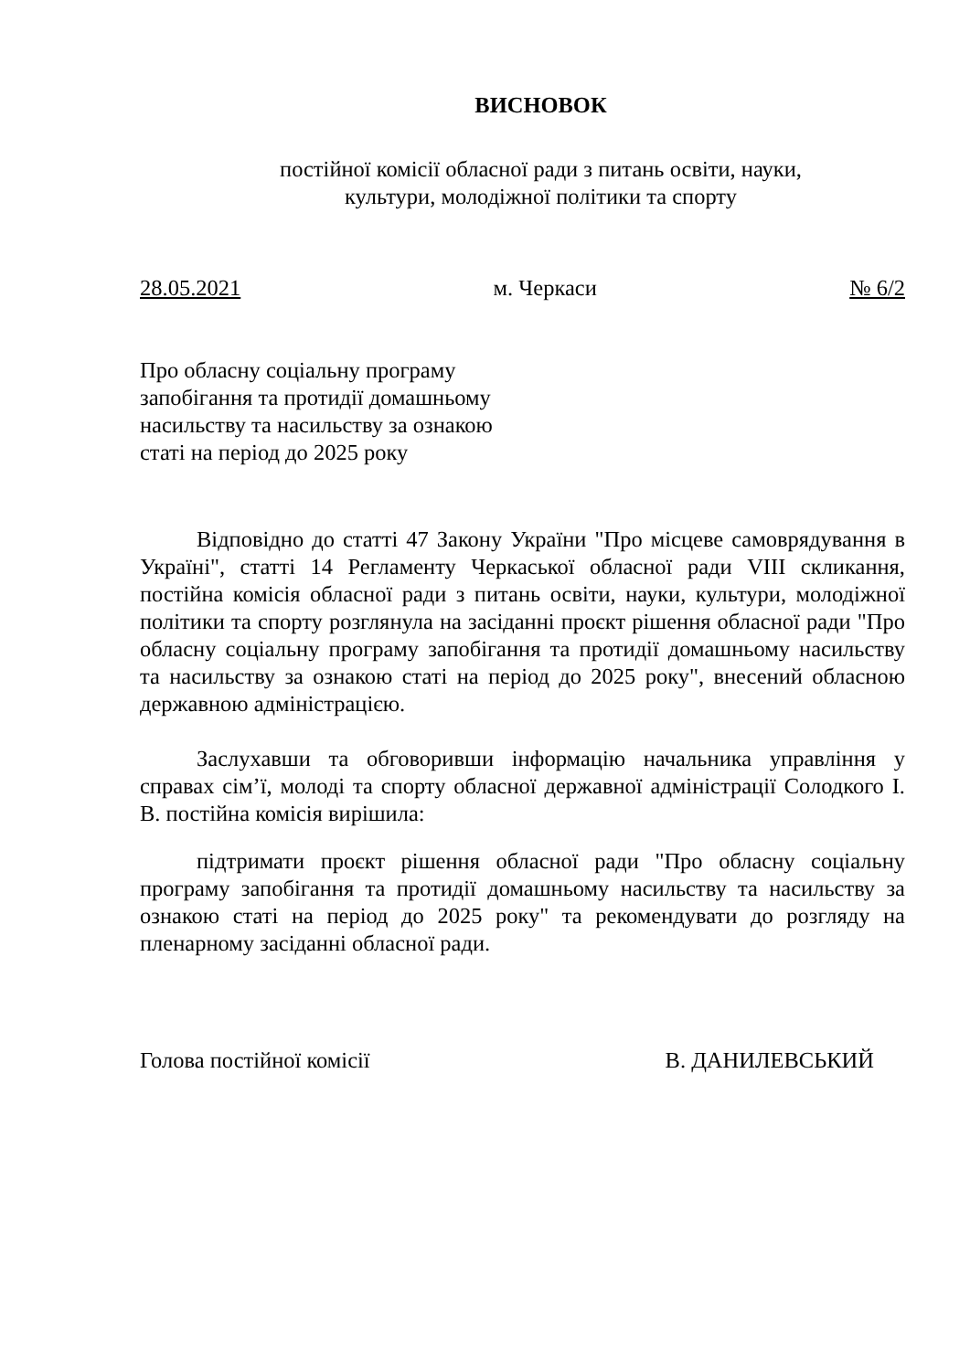ВИСНОВОК
постійної комісії обласної ради з питань освіти, науки,
культури, молодіжної політики та спорту
28.05.2021 м. Черкаси № 6/2
Про обласну соціальну програму
запобігання та протидії домашньому
насильству та насильству за ознакою
статі на період до 2025 року
Відповідно до статті 47 Закону України "Про місцеве самоврядування в Україні", статті 14 Регламенту Черкаської обласної ради VIII скликання, постійна комісія обласної ради з питань освіти, науки, культури, молодіжної політики та спорту розглянула на засіданні проєкт рішення обласної ради "Про обласну соціальну програму запобігання та протидії домашньому насильству та насильству за ознакою статі на період до 2025 року", внесений обласною державною адміністрацією.
Заслухавши та обговоривши інформацію начальника управління у справах сім’ї, молоді та спорту обласної державної адміністрації Солодкого І. В. постійна комісія вирішила:
підтримати проєкт рішення обласної ради "Про обласну соціальну програму запобігання та протидії домашньому насильству та насильству за ознакою статі на період до 2025 року" та рекомендувати до розгляду на пленарному засіданні обласної ради.
Голова постійної комісії В. ДАНИЛЕВСЬКИЙ